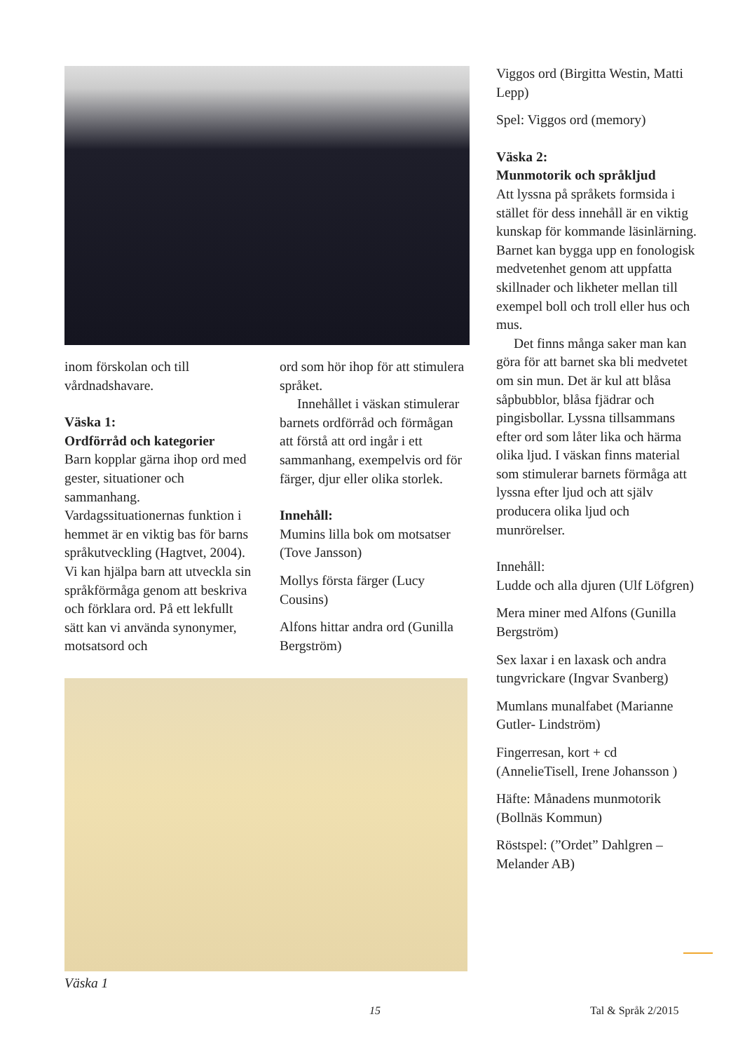inom förskolan och till vårdnadshavare.
Väska 1:
Ordförråd och kategorier
Barn kopplar gärna ihop ord med gester, situationer och sammanhang. Vardagssituationernas funktion i hemmet är en viktig bas för barns språkutveckling (Hagtvet, 2004). Vi kan hjälpa barn att utveckla sin språkförmåga genom att beskriva och förklara ord. På ett lekfullt sätt kan vi använda synonymer, motsatsord och
ord som hör ihop för att stimulera språket.
Innehållet i väskan stimulerar barnets ordförråd och förmågan att förstå att ord ingår i ett sammanhang, exempelvis ord för färger, djur eller olika storlek.
Innehåll:
Mumins lilla bok om motsatser (Tove Jansson)
Mollys första färger (Lucy Cousins)
Alfons hittar andra ord (Gunilla Bergström)
Väska 1
Viggos ord (Birgitta Westin, Matti Lepp)
Spel: Viggos ord (memory)
Väska 2:
Munmotorik och språkljud
Att lyssna på språkets formsida i stället för dess innehåll är en viktig kunskap för kommande läsinlärning. Barnet kan bygga upp en fonologisk medvetenhet genom att uppfatta skillnader och likheter mellan till exempel boll och troll eller hus och mus.
Det finns många saker man kan göra för att barnet ska bli medvetet om sin mun. Det är kul att blåsa såpbubblor, blåsa fjädrar och pingisbollar. Lyssna tillsammans efter ord som låter lika och härma olika ljud. I väskan finns material som stimulerar barnets förmåga att lyssna efter ljud och att själv producera olika ljud och munrörelser.
Innehåll:
Ludde och alla djuren (Ulf Löfgren)
Mera miner med Alfons (Gunilla Bergström)
Sex laxar i en laxask och andra tungvrickare (Ingvar Svanberg)
Mumlans munalfabet (Marianne Gutler- Lindström)
Fingerresan, kort + cd (AnnelieTisell, Irene Johansson )
Häfte: Månadens munmotorik (Bollnäs Kommun)
Röstspel: (”Ordet” Dahlgren – Melander AB)
15 Tal & Språk 2/2015